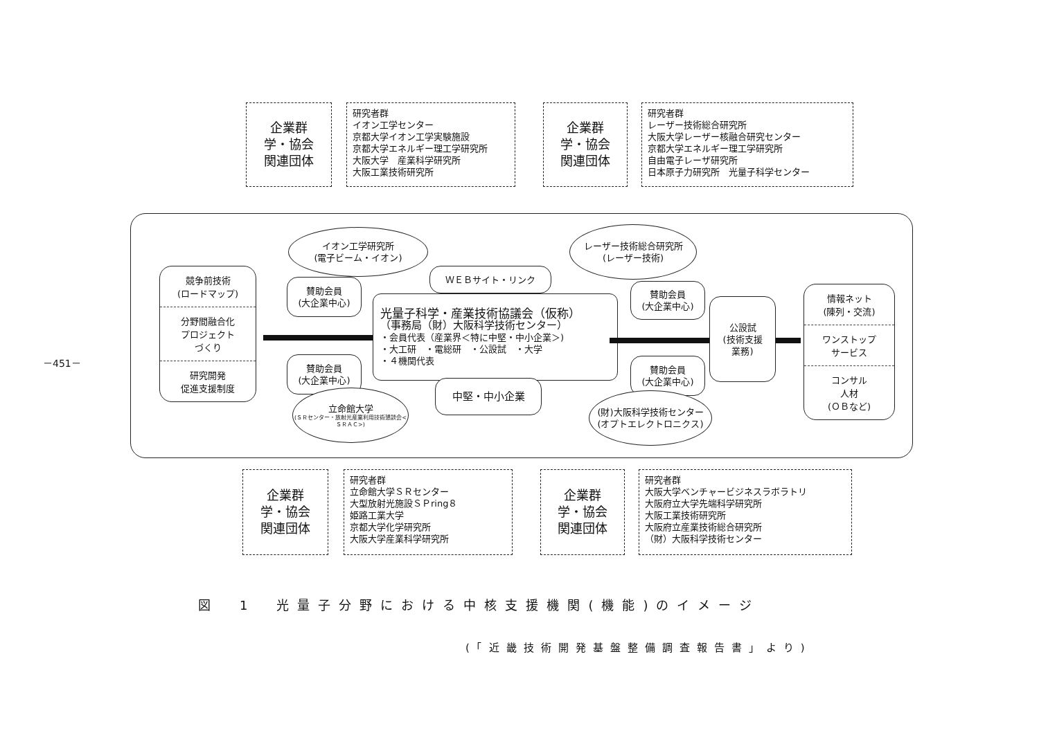－451－
企業群
学・協会
関連団体
研究者群
イオン工学センター
京都大学イオン工学実験施設
京都大学エネルギー理工学研究所
大阪大学　産業科学研究所
大阪工業技術研究所
企業群
学・協会
関連団体
研究者群
レーザー技術総合研究所
大阪大学レーザー核融合研究センター
京都大学エネルギー理工学研究所
自由電子レーザ研究所
日本原子力研究所　光量子科学センター
イオン工学研究所
(電子ビーム・イオン)
レーザー技術総合研究所
(レーザー技術)
ＷＥＢサイト・リンク
賛助会員
(大企業中心)
賛助会員
(大企業中心)
競争前技術
(ロードマップ)
分野間融合化
プロジェクト
づくり
研究開発
促進支援制度
光量子科学・産業技術協議会（仮称）
（事務局（財）大阪科学技術センター）
・会員代表（産業界＜特に中堅・中小企業＞)
・大工研　・電総研　・公設試　・大学
・４機関代表
公設試
(技術支援
業務)
情報ネット
(陳列・交流)
ワンストップ
サービス
コンサル
人材
(ＯＢなど)
賛助会員
(大企業中心)
賛助会員
(大企業中心)
中堅・中小企業
立命館大学
(ＳＲセンター・放射光産業利用技術懇談会<ＳＲＡＣ>)
(財)大阪科学技術センター
(オプトエレクトロニクス)
企業群
学・協会
関連団体
研究者群
立命館大学ＳＲセンター
大型放射光施設ＳＰring８
姫路工業大学
京都大学化学研究所
大阪大学産業科学研究所
企業群
学・協会
関連団体
研究者群
大阪大学ベンチャービジネスラボラトリ
大阪府立大学先端科学研究所
大阪工業技術研究所
大阪府立産業技術総合研究所
（財）大阪科学技術センター
図　1　光量子分野における中核支援機関(機能)のイメージ
(「近畿技術開発基盤整備調査報告書」より)